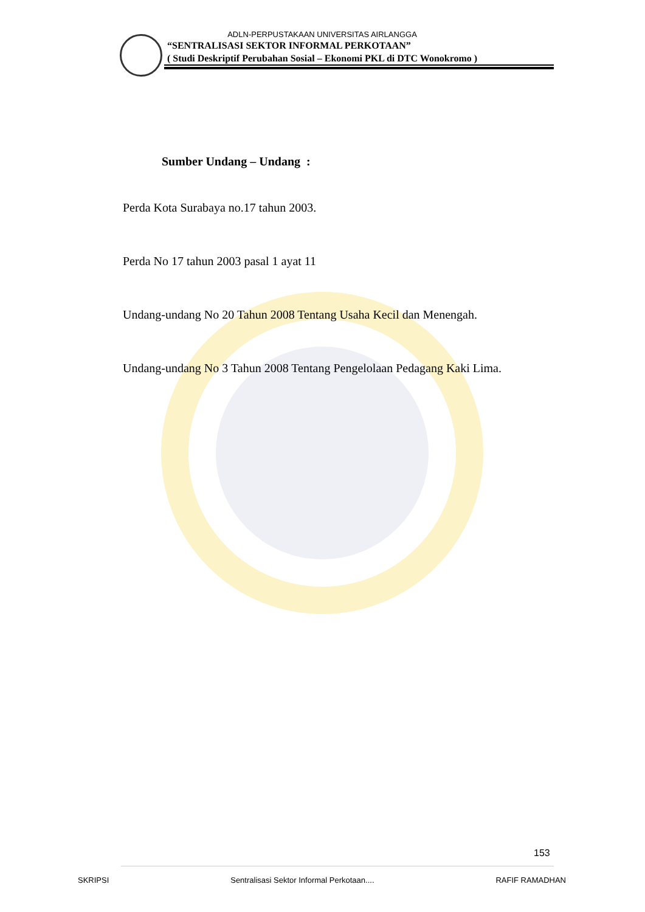ADLN-PERPUSTAKAAN UNIVERSITAS AIRLANGGA
“SENTRALISASI SEKTOR INFORMAL PERKOTAAN”
( Studi Deskriptif Perubahan Sosial – Ekonomi PKL di DTC Wonokromo )
Sumber Undang – Undang :
Perda Kota Surabaya no.17 tahun 2003.
Perda No 17 tahun 2003 pasal 1 ayat 11
Undang-undang No 20 Tahun 2008 Tentang Usaha Kecil dan Menengah.
Undang-undang No 3 Tahun 2008 Tentang Pengelolaan Pedagang Kaki Lima.
153
SKRIPSI Sentralisasi Sektor Informal Perkotaan.... RAFIF RAMADHAN